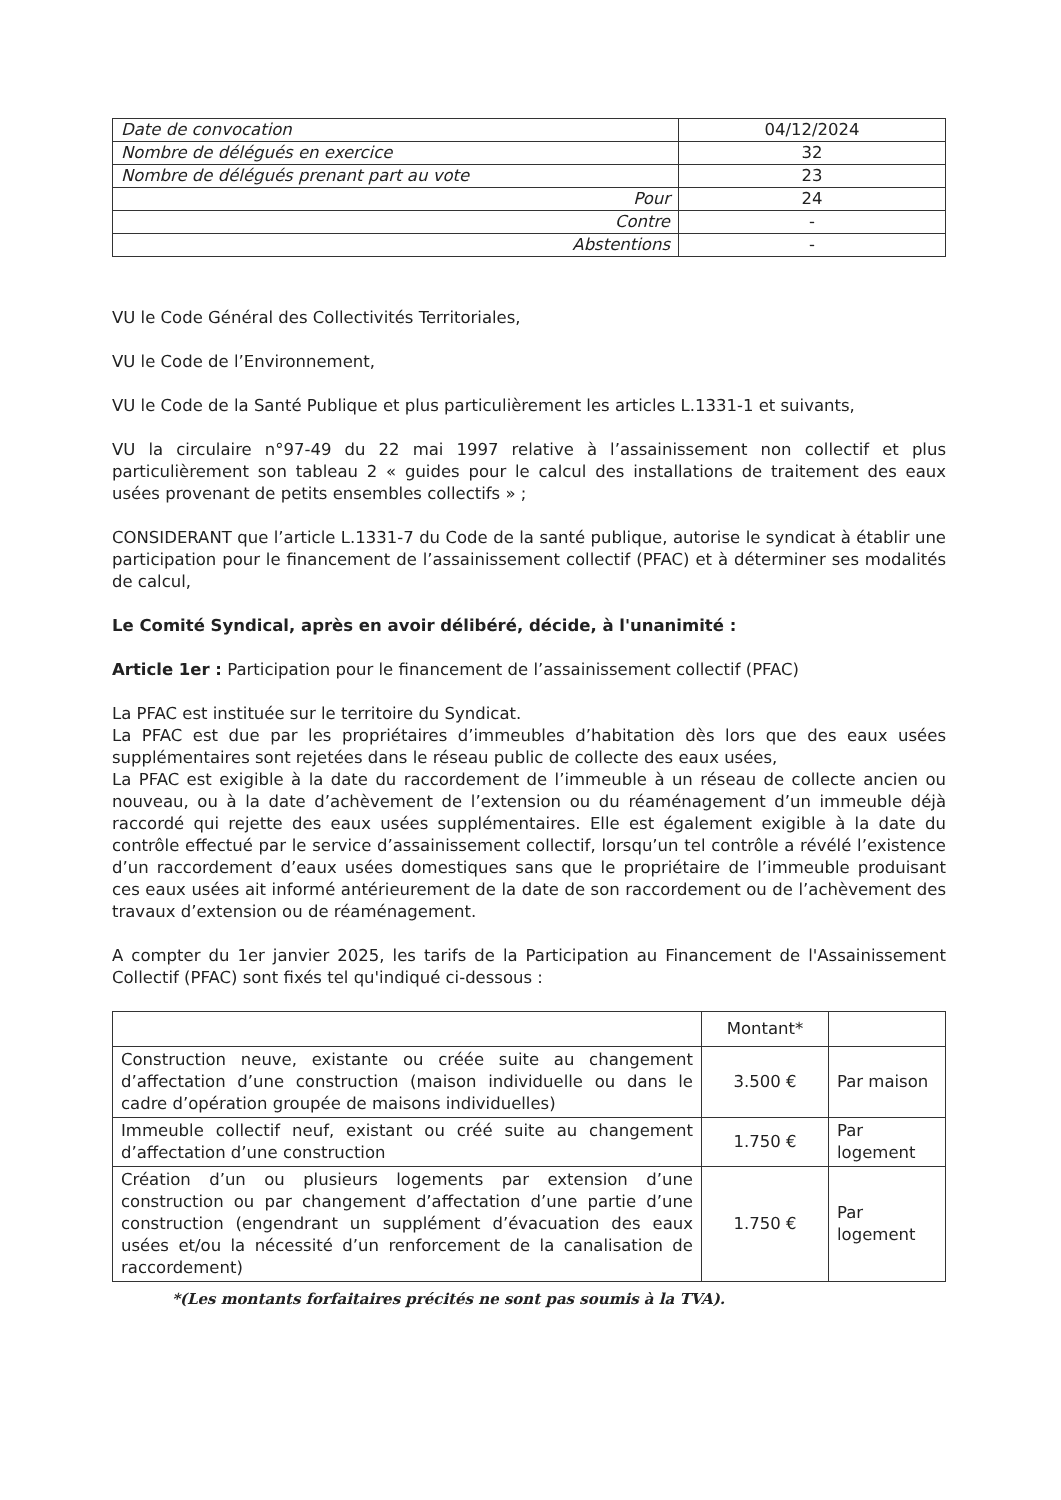| Date de convocation | 04/12/2024 |
| Nombre de délégués en exercice | 32 |
| Nombre de délégués prenant part au vote | 23 |
| Pour | 24 |
| Contre | - |
| Abstentions | - |
VU le Code Général des Collectivités Territoriales,
VU le Code de l’Environnement,
VU le Code de la Santé Publique et plus particulièrement les articles L.1331-1 et suivants,
VU la circulaire n°97-49 du 22 mai 1997 relative à l’assainissement non collectif et plus particulièrement son tableau 2 « guides pour le calcul des installations de traitement des eaux usées provenant de petits ensembles collectifs » ;
CONSIDERANT que l’article L.1331-7 du Code de la santé publique, autorise le syndicat à établir une participation pour le financement de l’assainissement collectif (PFAC) et à déterminer ses modalités de calcul,
Le Comité Syndical, après en avoir délibéré, décide, à l'unanimité :
Article 1er : Participation pour le financement de l’assainissement collectif (PFAC)
La PFAC est instituée sur le territoire du Syndicat.
La PFAC est due par les propriétaires d’immeubles d’habitation dès lors que des eaux usées supplémentaires sont rejetées dans le réseau public de collecte des eaux usées,
La PFAC est exigible à la date du raccordement de l’immeuble à un réseau de collecte ancien ou nouveau, ou à la date d’achèvement de l’extension ou du réaménagement d’un immeuble déjà raccordé qui rejette des eaux usées supplémentaires. Elle est également exigible à la date du contrôle effectué par le service d’assainissement collectif, lorsqu’un tel contrôle a révélé l’existence d’un raccordement d’eaux usées domestiques sans que le propriétaire de l’immeuble produisant ces eaux usées ait informé antérieurement de la date de son raccordement ou de l’achèvement des travaux d’extension ou de réaménagement.
A compter du 1er janvier 2025, les tarifs de la Participation au Financement de l'Assainissement Collectif (PFAC) sont fixés tel qu'indiqué ci-dessous :
| | Montant* | |
| --- | --- | --- |
| Construction neuve, existante ou créée suite au changement d’affectation d’une construction (maison individuelle ou dans le cadre d’opération groupée de maisons individuelles) | 3.500 € | Par maison |
| Immeuble collectif neuf, existant ou créé suite au changement d’affectation d’une construction | 1.750 € | Par logement |
| Création d’un ou plusieurs logements par extension d’une construction ou par changement d’affectation d’une partie d’une construction (engendrant un supplément d’évacuation des eaux usées et/ou la nécessité d’un renforcement de la canalisation de raccordement) | 1.750 € | Par logement |
*(Les montants forfaitaires précités ne sont pas soumis à la TVA).